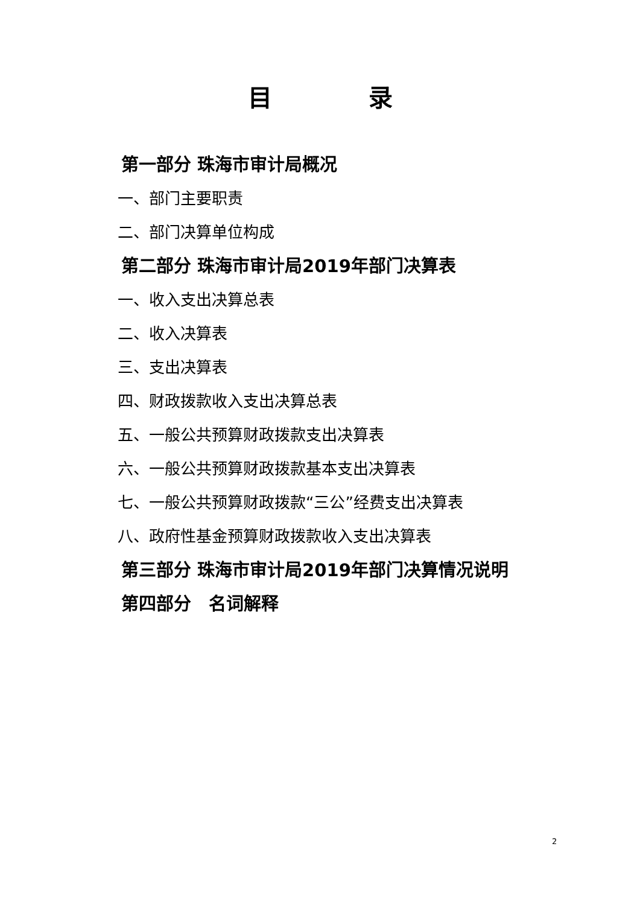目　　　　录
第一部分 珠海市审计局概况
一、部门主要职责
二、部门决算单位构成
第二部分 珠海市审计局2019年部门决算表
一、收入支出决算总表
二、收入决算表
三、支出决算表
四、财政拨款收入支出决算总表
五、一般公共预算财政拨款支出决算表
六、一般公共预算财政拨款基本支出决算表
七、一般公共预算财政拨款“三公”经费支出决算表
八、政府性基金预算财政拨款收入支出决算表
第三部分 珠海市审计局2019年部门决算情况说明
第四部分　名词解释
2